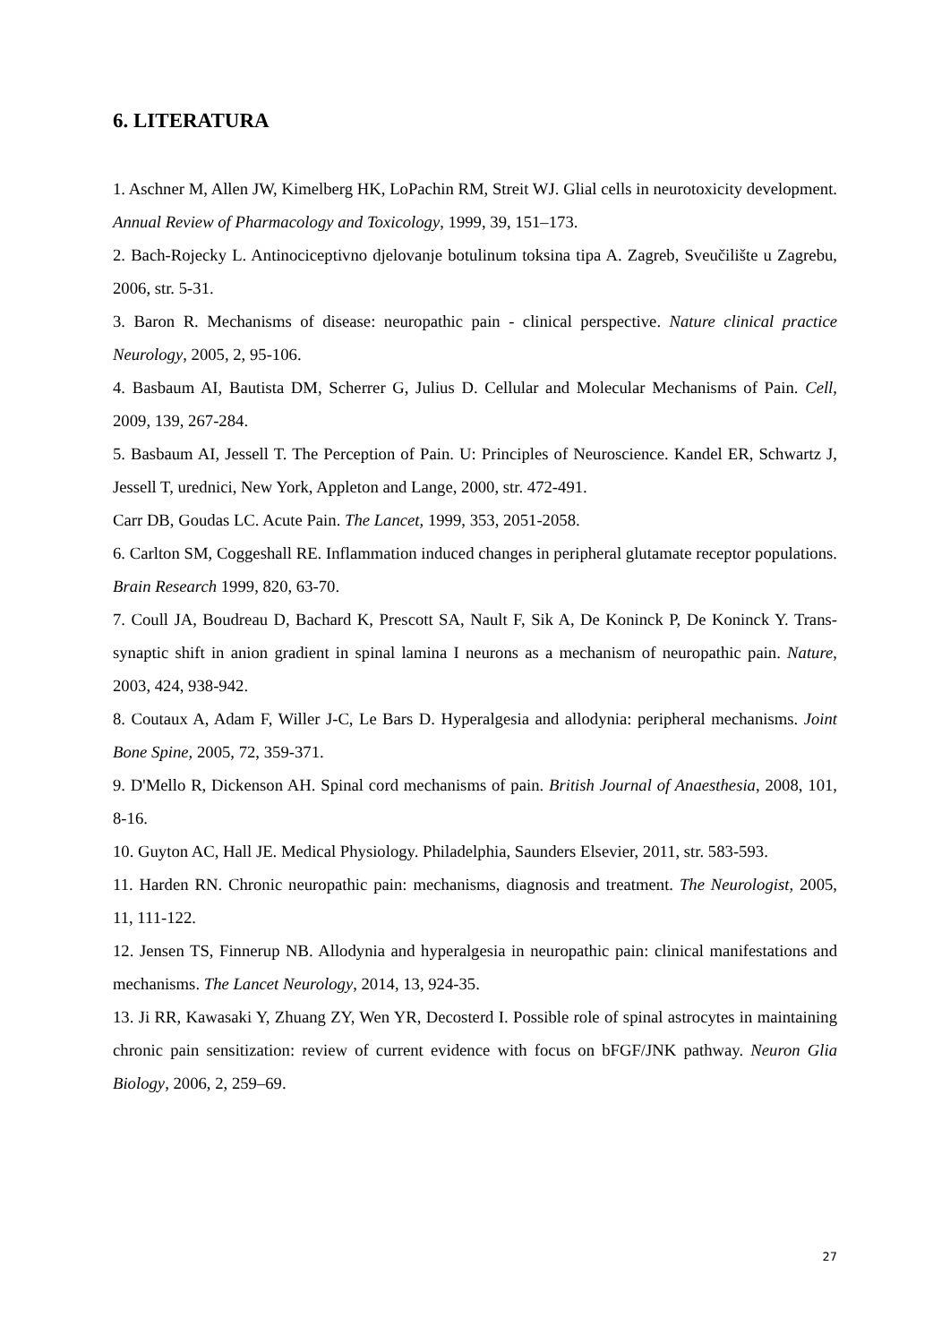6. LITERATURA
1. Aschner M, Allen JW, Kimelberg HK, LoPachin RM, Streit WJ. Glial cells in neurotoxicity development. Annual Review of Pharmacology and Toxicology, 1999, 39, 151–173.
2. Bach-Rojecky L. Antinociceptivno djelovanje botulinum toksina tipa A. Zagreb, Sveučilište u Zagrebu, 2006, str. 5-31.
3. Baron R. Mechanisms of disease: neuropathic pain - clinical perspective. Nature clinical practice Neurology, 2005, 2, 95-106.
4. Basbaum AI, Bautista DM, Scherrer G, Julius D. Cellular and Molecular Mechanisms of Pain. Cell, 2009, 139, 267-284.
5. Basbaum AI, Jessell T. The Perception of Pain. U: Principles of Neuroscience. Kandel ER, Schwartz J, Jessell T, urednici, New York, Appleton and Lange, 2000, str. 472-491.
Carr DB, Goudas LC. Acute Pain. The Lancet, 1999, 353, 2051-2058.
6. Carlton SM, Coggeshall RE. Inflammation induced changes in peripheral glutamate receptor populations. Brain Research 1999, 820, 63-70.
7. Coull JA, Boudreau D, Bachard K, Prescott SA, Nault F, Sik A, De Koninck P, De Koninck Y. Trans-synaptic shift in anion gradient in spinal lamina I neurons as a mechanism of neuropathic pain. Nature, 2003, 424, 938-942.
8. Coutaux A, Adam F, Willer J-C, Le Bars D. Hyperalgesia and allodynia: peripheral mechanisms. Joint Bone Spine, 2005, 72, 359-371.
9. D'Mello R, Dickenson AH. Spinal cord mechanisms of pain. British Journal of Anaesthesia, 2008, 101, 8-16.
10. Guyton AC, Hall JE. Medical Physiology. Philadelphia, Saunders Elsevier, 2011, str. 583-593.
11. Harden RN. Chronic neuropathic pain: mechanisms, diagnosis and treatment. The Neurologist, 2005, 11, 111-122.
12. Jensen TS, Finnerup NB. Allodynia and hyperalgesia in neuropathic pain: clinical manifestations and mechanisms. The Lancet Neurology, 2014, 13, 924-35.
13. Ji RR, Kawasaki Y, Zhuang ZY, Wen YR, Decosterd I. Possible role of spinal astrocytes in maintaining chronic pain sensitization: review of current evidence with focus on bFGF/JNK pathway. Neuron Glia Biology, 2006, 2, 259–69.
27